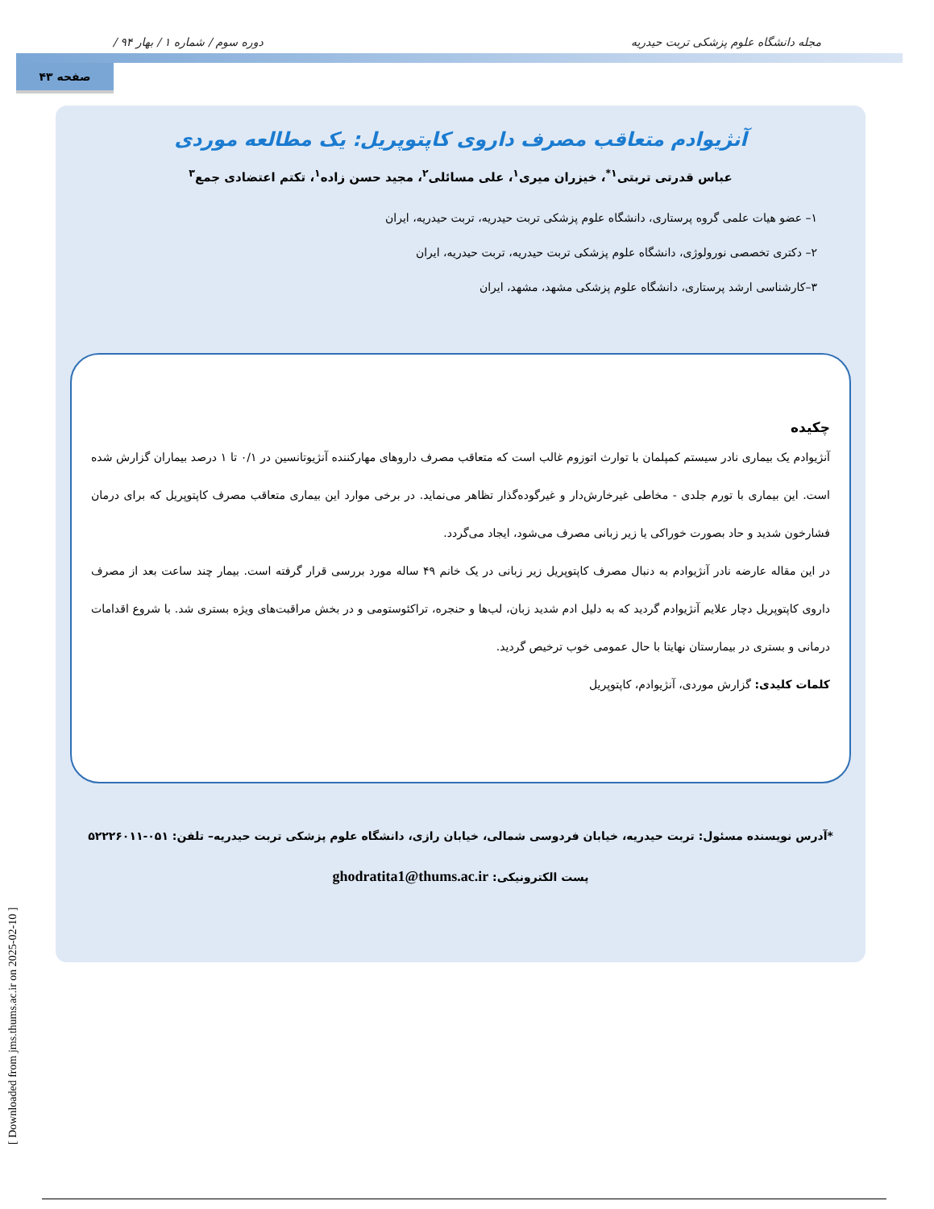/ دوره سوم / شماره ۱ / بهار ۹۴ مجله دانشگاه علوم پزشکی تربت حیدریه
صفحه ۴۳
آنژیوادم متعاقب مصرف داروی کاپتوپریل: یک مطالعه موردی
عباس قدرتی تربتی<sup>۱*</sup>، خیزران میری<sup>۱</sup>، علی مسائلی<sup>۲</sup>، مجید حسن زاده<sup>۱</sup>، تکتم اعتضادی جمع<sup>۳</sup>
۱– عضو هیات علمی گروه پرستاری، دانشگاه علوم پزشکی تربت حیدریه، تربت حیدریه، ایران
۲– دکتری تخصصی نورولوژی، دانشگاه علوم پزشکی تربت حیدریه، تربت حیدریه، ایران
۳–کارشناسی ارشد پرستاری، دانشگاه علوم پزشکی مشهد، مشهد، ایران
چکیده
آنژیوادم یک بیماری نادر سیستم کمپلمان با توارث اتوزوم غالب است که متعاقب مصرف داروهای مهارکننده آنژیوتانسین در ۰/۱ تا ۱ درصد بیماران گزارش شده است. این بیماری با تورم جلدی - مخاطی غیرخارش‌دار و غیرگوده‌گذار تظاهر می‌نماید. در برخی موارد این بیماری متعاقب مصرف کاپتوپریل که برای درمان فشارخون شدید و حاد بصورت خوراکی یا زیر زبانی مصرف می‌شود، ایجاد می‌گردد.
در این مقاله عارضه نادر آنژیوادم به دنبال مصرف کاپتوپریل زیر زبانی در یک خانم ۴۹ ساله مورد بررسی قرار گرفته است. بیمار چند ساعت بعد از مصرف داروی کاپتوپریل دچار علایم آنژیوادم گردید که به دلیل ادم شدید زبان، لب‌ها و حنجره، تراکئوستومی و در بخش مراقبت‌های ویژه بستری شد. با شروع اقدامات درمانی و بستری در بیمارستان نهایتا با حال عمومی خوب ترخیص گردید.
کلمات کلیدی: گزارش موردی، آنژیوادم، کاپتوپریل
*آدرس نویسنده مسئول: تربت حیدریه، خیابان فردوسی شمالی، خیابان رازی، دانشگاه علوم پزشکی تربت حیدریه– تلفن: ۰۵۱-۵۲۲۲۶۰۱۱
پست الکترونیکی: ghodratita1@thums.ac.ir
[ Downloaded from jms.thums.ac.ir on 2025-02-10 ]